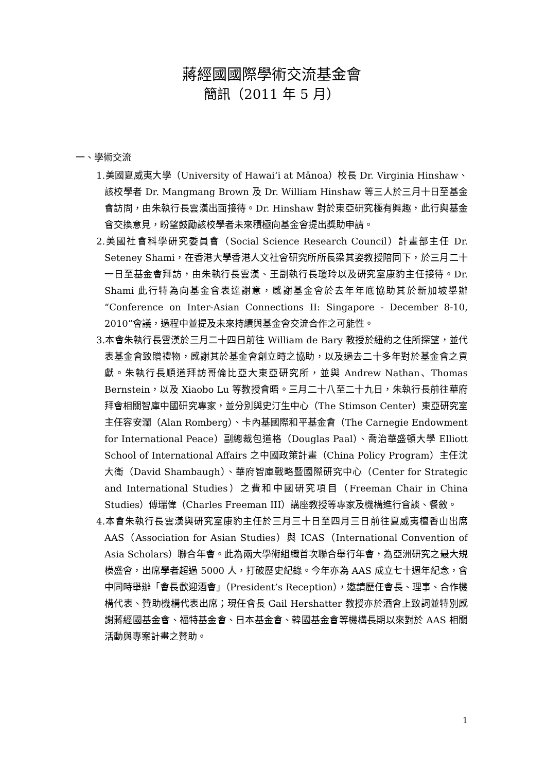蔣經國國際學術交流基金會
簡訊（2011 年 5 月）
一、學術交流
1.美國夏威夷大學（University of Hawai‘i at Mānoa）校長 Dr. Virginia Hinshaw、該校學者 Dr. Mangmang Brown 及 Dr. William Hinshaw 等三人於三月十日至基金會訪問，由朱執行長雲漢出面接待。Dr. Hinshaw 對於東亞研究極有興趣，此行與基金會交換意見，盼望鼓勵該校學者未來積極向基金會提出獎助申請。
2.美國社會科學研究委員會（Social Science Research Council）計畫部主任 Dr. Seteney Shami，在香港大學香港人文社會研究所所長梁其姿教授陪同下，於三月二十一日至基金會拜訪，由朱執行長雲漢、王副執行長瓊玲以及研究室康豹主任接待。Dr. Shami 此行特為向基金會表達謝意，感謝基金會於去年年底協助其於新加坡舉辦“Conference on Inter-Asian Connections II: Singapore - December 8-10, 2010”會議，過程中並提及未來持續與基金會交流合作之可能性。
3.本會朱執行長雲漢於三月二十四日前往 William de Bary 教授於紐約之住所探望，並代表基金會致贈禮物，感謝其於基金會創立時之協助，以及過去二十多年對於基金會之貢獻。朱執行長順道拜訪哥倫比亞大東亞研究所，並與 Andrew Nathan、Thomas Bernstein，以及 Xiaobo Lu 等教授會晤。三月二十八至二十九日，朱執行長前往華府拜會相關智庫中國研究專家，並分別與史汀生中心（The Stimson Center）東亞研究室主任容安瀾（Alan Romberg）、卡內基國際和平基金會（The Carnegie Endowment for International Peace）副總裁包道格（Douglas Paal）、喬治華盛頓大學 Elliott School of International Affairs 之中國政策計畫（China Policy Program）主任沈大衛（David Shambaugh）、華府智庫戰略暨國際研究中心（Center for Strategic and International Studies）之費和中國研究項目（Freeman Chair in China Studies）傅瑞偉（Charles Freeman III）講座教授等專家及機構進行會談、餐敘。
4.本會朱執行長雲漢與研究室康豹主任於三月三十日至四月三日前往夏威夷檀香山出席 AAS（Association for Asian Studies）與 ICAS（International Convention of Asia Scholars）聯合年會。此為兩大學術組織首次聯合舉行年會，為亞洲研究之最大規模盛會，出席學者超過 5000 人，打破歷史紀錄。今年亦為 AAS 成立七十週年紀念，會中同時舉辦「會長歡迎酒會」（President’s Reception），邀請歷任會長、理事、合作機構代表、贊助機構代表出席；現任會長 Gail Hershatter 教授亦於酒會上致詞並特別感謝蔣經國基金會、福特基金會、日本基金會、韓國基金會等機構長期以來對於 AAS 相關活動與專案計畫之贊助。
1